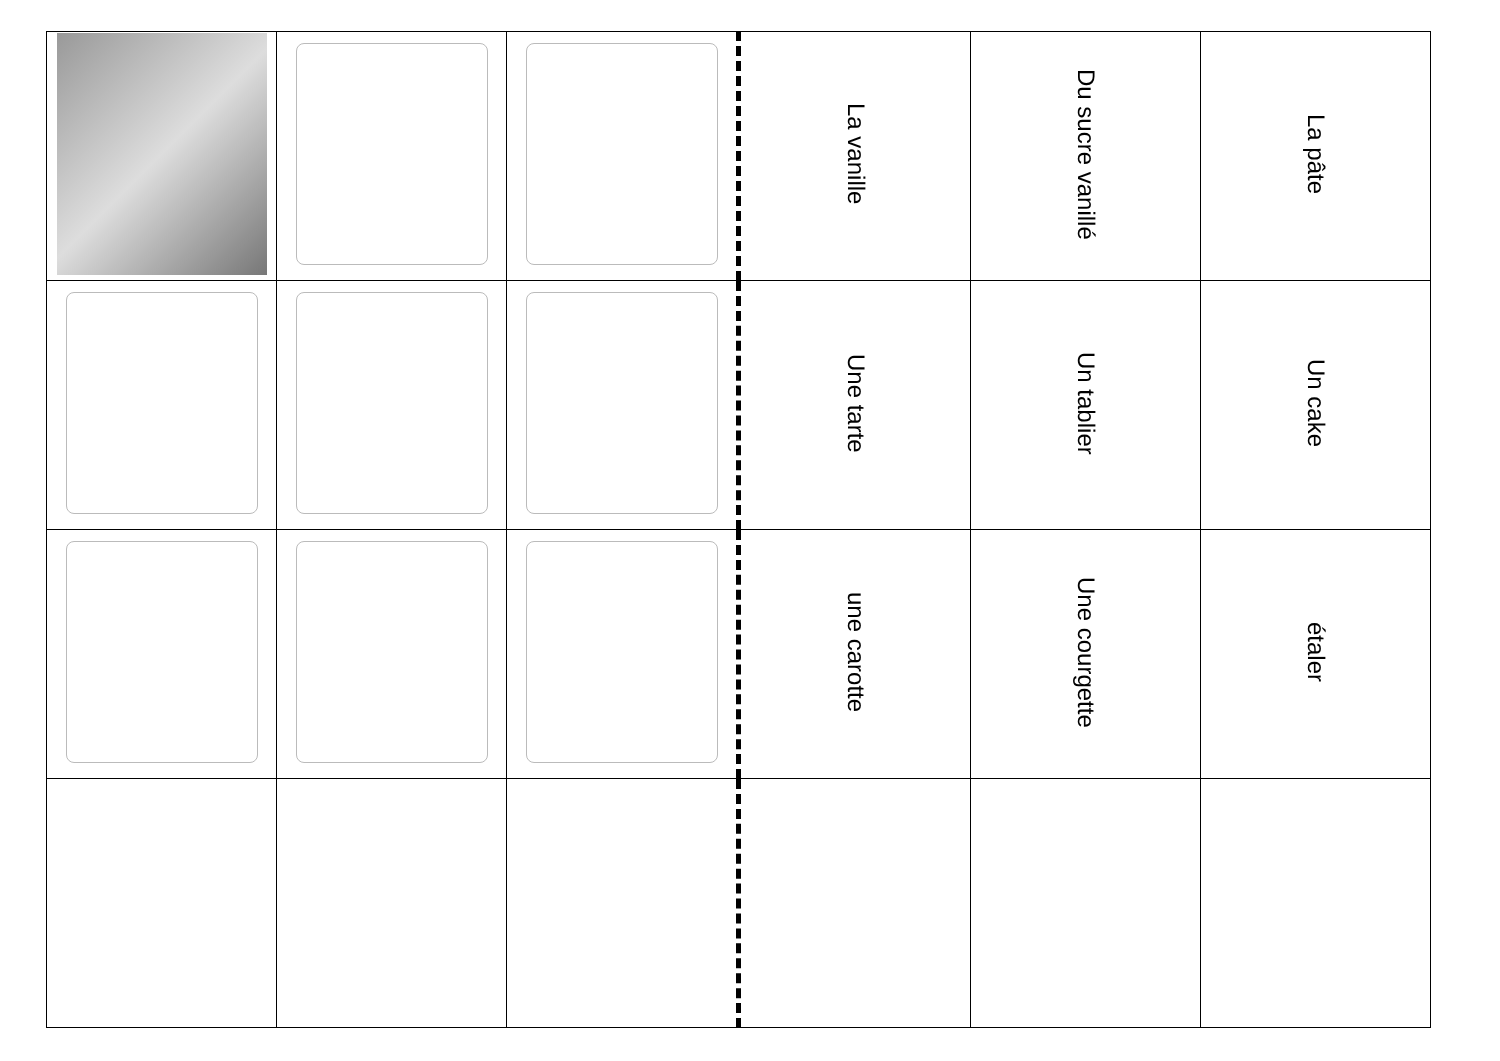| | | | La vanille | Du sucre vanillé | La pâte |
| | | | Une tarte | Un tablier | Un cake |
| | | | une carotte | Une courgette | étaler |